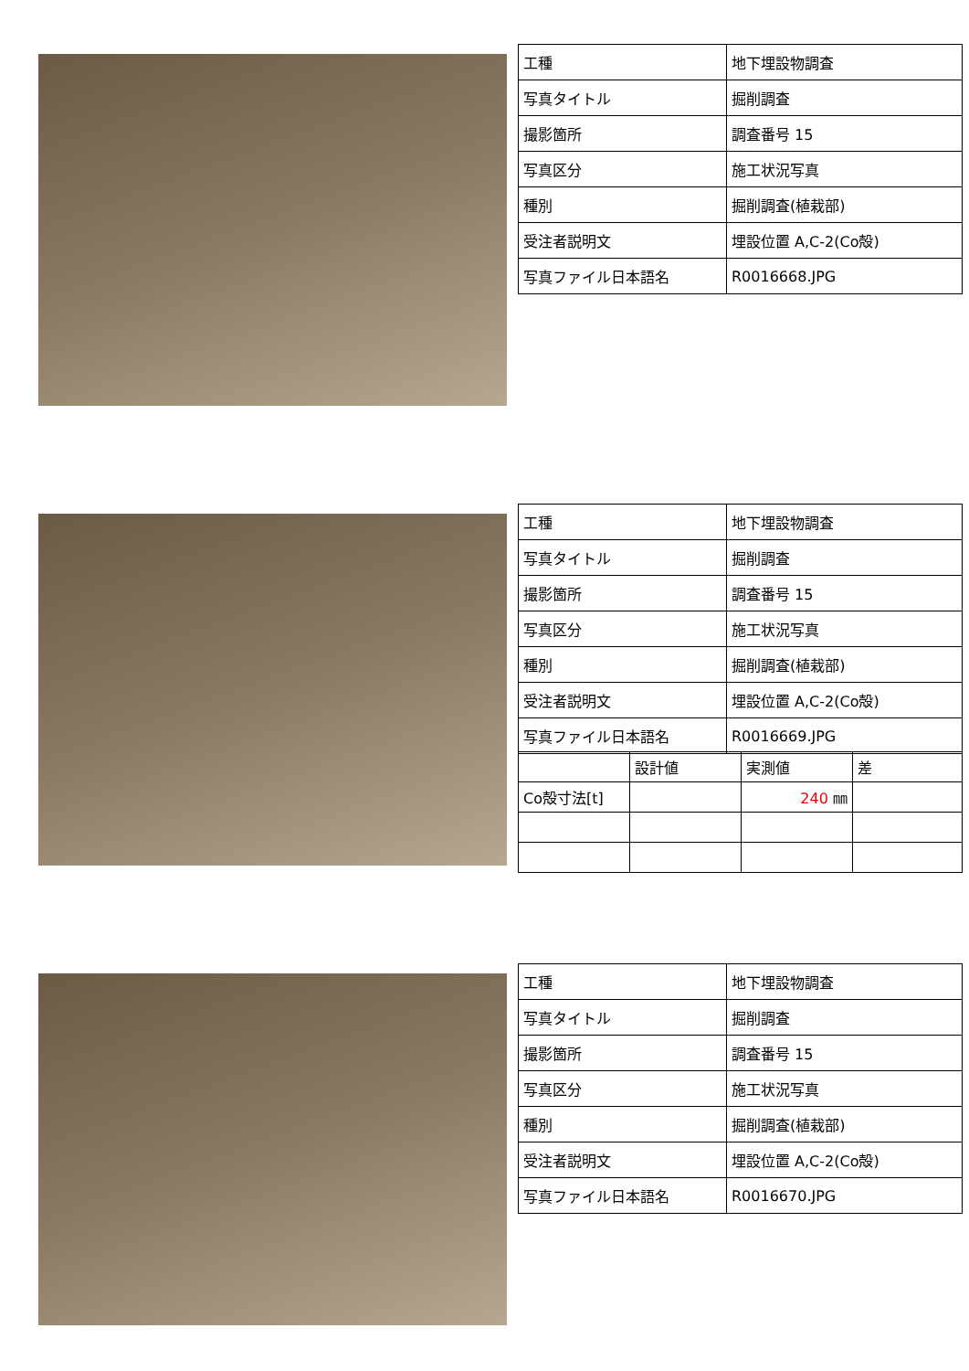| 工種 | 地下埋設物調査 |
| 写真タイトル | 掘削調査 |
| 撮影箇所 | 調査番号 15 |
| 写真区分 | 施工状況写真 |
| 種別 | 掘削調査(植栽部) |
| 受注者説明文 | 埋設位置 A,C-2(Co殻) |
| 写真ファイル日本語名 | R0016668.JPG |
| 工種 | 地下埋設物調査 |
| 写真タイトル | 掘削調査 |
| 撮影箇所 | 調査番号 15 |
| 写真区分 | 施工状況写真 |
| 種別 | 掘削調査(植栽部) |
| 受注者説明文 | 埋設位置 A,C-2(Co殻) |
| 写真ファイル日本語名 | R0016669.JPG |
| | 設計値 | 実測値 | 差 |
| Co殻寸法[t] | | 240 ㎜ | |
| 工種 | 地下埋設物調査 |
| 写真タイトル | 掘削調査 |
| 撮影箇所 | 調査番号 15 |
| 写真区分 | 施工状況写真 |
| 種別 | 掘削調査(植栽部) |
| 受注者説明文 | 埋設位置 A,C-2(Co殻) |
| 写真ファイル日本語名 | R0016670.JPG |